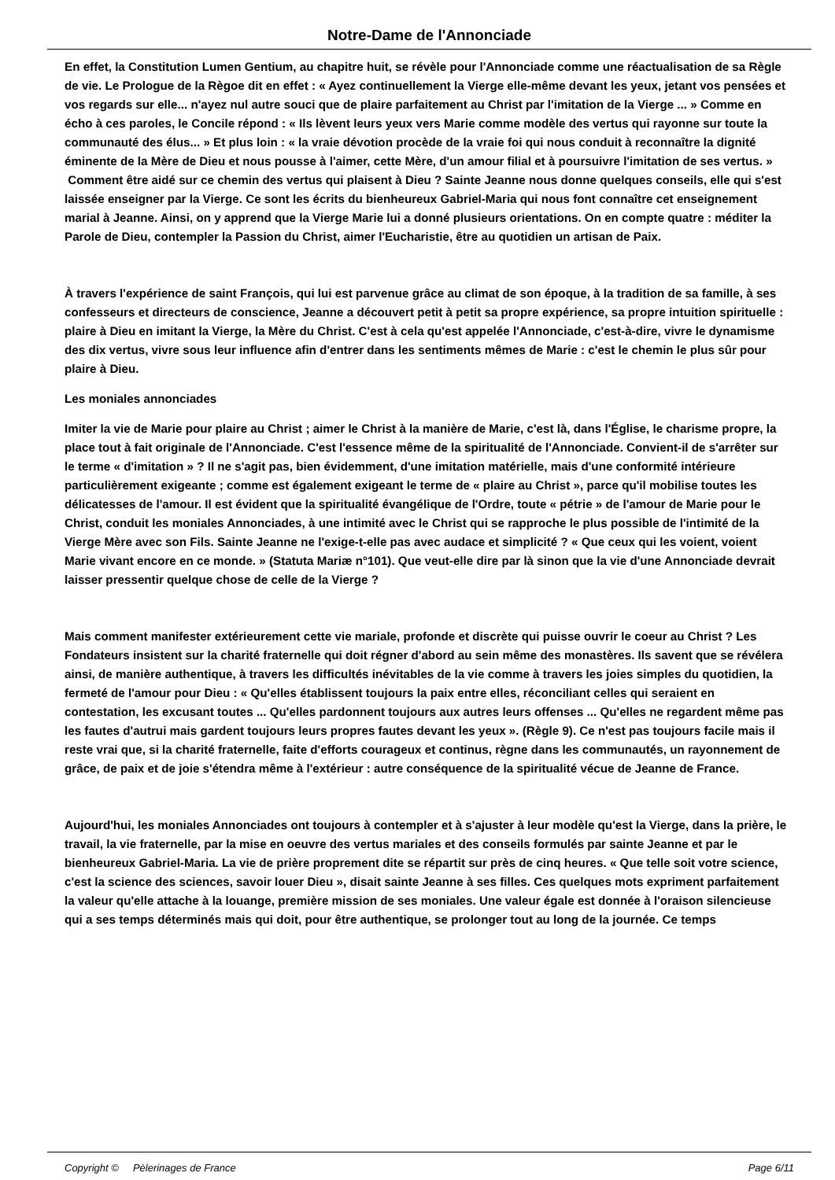Notre-Dame de l'Annonciade
En effet, la Constitution Lumen Gentium, au chapitre huit, se révèle pour l'Annonciade comme une réactualisation de sa Règle de vie. Le Prologue de la Règoe dit en effet : « Ayez continuellement la Vierge elle-même devant les yeux, jetant vos pensées et vos regards sur elle... n'ayez nul autre souci que de plaire parfaitement au Christ par l'imitation de la Vierge ... » Comme en écho à ces paroles, le Concile répond : « Ils lèvent leurs yeux vers Marie comme modèle des vertus qui rayonne sur toute la communauté des élus... » Et plus loin : « la vraie dévotion procède de la vraie foi qui nous conduit à reconnaître la dignité éminente de la Mère de Dieu et nous pousse à l'aimer, cette Mère, d'un amour filial et à poursuivre l'imitation de ses vertus. »
Comment être aidé sur ce chemin des vertus qui plaisent à Dieu ? Sainte Jeanne nous donne quelques conseils, elle qui s'est laissée enseigner par la Vierge. Ce sont les écrits du bienheureux Gabriel-Maria qui nous font connaître cet enseignement marial à Jeanne. Ainsi, on y apprend que la Vierge Marie lui a donné plusieurs orientations. On en compte quatre : méditer la Parole de Dieu, contempler la Passion du Christ, aimer l'Eucharistie, être au quotidien un artisan de Paix.
À travers l'expérience de saint François, qui lui est parvenue grâce au climat de son époque, à la tradition de sa famille, à ses confesseurs et directeurs de conscience, Jeanne a découvert petit à petit sa propre expérience, sa propre intuition spirituelle : plaire à Dieu en imitant la Vierge, la Mère du Christ. C'est à cela qu'est appelée l'Annonciade, c'est-à-dire, vivre le dynamisme des dix vertus, vivre sous leur influence afin d'entrer dans les sentiments mêmes de Marie : c'est le chemin le plus sûr pour plaire à Dieu.
Les moniales annonciades
Imiter la vie de Marie pour plaire au Christ ; aimer le Christ à la manière de Marie, c'est là, dans l'Église, le charisme propre, la place tout à fait originale de l'Annonciade. C'est l'essence même de la spiritualité de l'Annonciade. Convient-il de s'arrêter sur le terme « d'imitation » ? Il ne s'agit pas, bien évidemment, d'une imitation matérielle, mais d'une conformité intérieure particulièrement exigeante ; comme est également exigeant le terme de « plaire au Christ », parce qu'il mobilise toutes les délicatesses de l'amour. Il est évident que la spiritualité évangélique de l'Ordre, toute « pétrie » de l'amour de Marie pour le Christ, conduit les moniales Annonciades, à une intimité avec le Christ qui se rapproche le plus possible de l'intimité de la Vierge Mère avec son Fils. Sainte Jeanne ne l'exige-t-elle pas avec audace et simplicité ? « Que ceux qui les voient, voient Marie vivant encore en ce monde. » (Statuta Mariæ n°101). Que veut-elle dire par là sinon que la vie d'une Annonciade devrait laisser pressentir quelque chose de celle de la Vierge ?
Mais comment manifester extérieurement cette vie mariale, profonde et discrète qui puisse ouvrir le coeur au Christ ? Les Fondateurs insistent sur la charité fraternelle qui doit régner d'abord au sein même des monastères. Ils savent que se révélera ainsi, de manière authentique, à travers les difficultés inévitables de la vie comme à travers les joies simples du quotidien, la fermeté de l'amour pour Dieu : « Qu'elles établissent toujours la paix entre elles, réconciliant celles qui seraient en contestation, les excusant toutes ... Qu'elles pardonnent toujours aux autres leurs offenses ... Qu'elles ne regardent même pas les fautes d'autrui mais gardent toujours leurs propres fautes devant les yeux ». (Règle 9). Ce n'est pas toujours facile mais il reste vrai que, si la charité fraternelle, faite d'efforts courageux et continus, règne dans les communautés, un rayonnement de grâce, de paix et de joie s'étendra même à l'extérieur : autre conséquence de la spiritualité vécue de Jeanne de France.
Aujourd'hui, les moniales Annonciades ont toujours à contempler et à s'ajuster à leur modèle qu'est la Vierge, dans la prière, le travail, la vie fraternelle, par la mise en oeuvre des vertus mariales et des conseils formulés par sainte Jeanne et par le bienheureux Gabriel-Maria. La vie de prière proprement dite se répartit sur près de cinq heures. « Que telle soit votre science, c'est la science des sciences, savoir louer Dieu », disait sainte Jeanne à ses filles. Ces quelques mots expriment parfaitement la valeur qu'elle attache à la louange, première mission de ses moniales. Une valeur égale est donnée à l'oraison silencieuse qui a ses temps déterminés mais qui doit, pour être authentique, se prolonger tout au long de la journée. Ce temps
Copyright © Pèlerinages de France Page 6/11